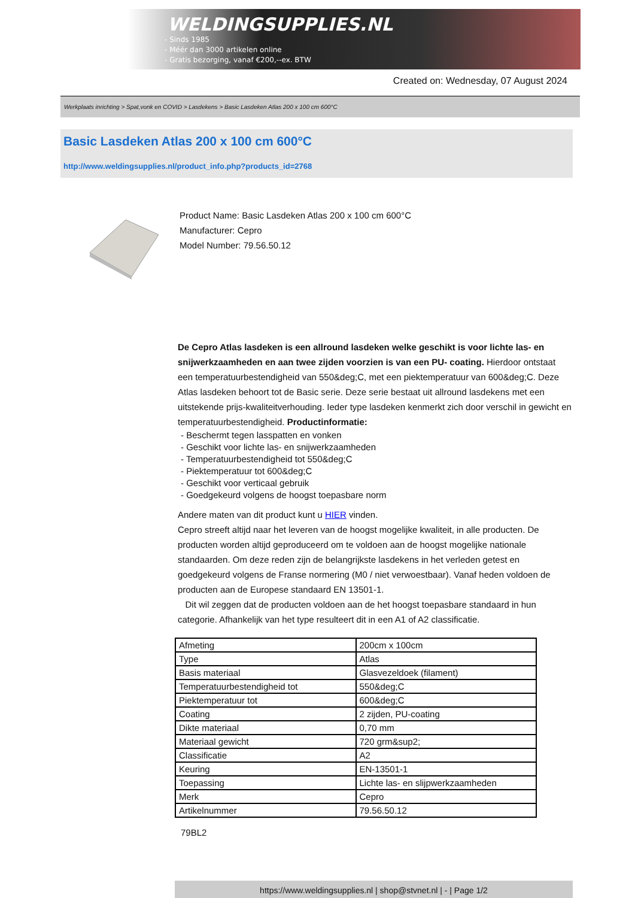WELDINGSUPPLIES.NL
- Sinds 1985
- Méér dan 3000 artikelen online
- Gratis bezorging, vanaf €200,--ex. BTW
Created on: Wednesday, 07 August 2024
Werkplaats inrichting > Spat,vonk en COVID > Lasdekens > Basic Lasdeken Atlas 200 x 100 cm 600°C
Basic Lasdeken Atlas 200 x 100 cm 600°C
http://www.weldingsupplies.nl/product_info.php?products_id=2768
Product Name: Basic Lasdeken Atlas 200 x 100 cm 600°C
Manufacturer: Cepro
Model Number: 79.56.50.12
De Cepro Atlas lasdeken is een allround lasdeken welke geschikt is voor lichte las- en snijwerkzaamheden en aan twee zijden voorzien is van een PU- coating. Hierdoor ontstaat een temperatuurbestendigheid van 550&deg;C, met een piektemperatuur van 600&deg;C. Deze Atlas lasdeken behoort tot de Basic serie. Deze serie bestaat uit allround lasdekens met een uitstekende prijs-kwaliteitverhouding. Ieder type lasdeken kenmerkt zich door verschil in gewicht en temperatuurbestendigheid. Productinformatie:
- Beschermt tegen lasspatten en vonken
- Geschikt voor lichte las- en snijwerkzaamheden
- Temperatuurbestendigheid tot 550&deg;C
- Piektemperatuur tot 600&deg;C
- Geschikt voor verticaal gebruik
- Goedgekeurd volgens de hoogst toepasbare norm
Andere maten van dit product kunt u HIER vinden.
Cepro streeft altijd naar het leveren van de hoogst mogelijke kwaliteit, in alle producten. De producten worden altijd geproduceerd om te voldoen aan de hoogst mogelijke nationale standaarden. Om deze reden zijn de belangrijkste lasdekens in het verleden getest en goedgekeurd volgens de Franse normering (M0 / niet verwoestbaar). Vanaf heden voldoen de producten aan de Europese standaard EN 13501-1.
Dit wil zeggen dat de producten voldoen aan de het hoogst toepasbare standaard in hun categorie. Afhankelijk van het type resulteert dit in een A1 of A2 classificatie.
| Afmeting | 200cm x 100cm |
| Type | Atlas |
| Basis materiaal | Glasvezeldoek (filament) |
| Temperatuurbestendigheid tot | 550&deg;C |
| Piektemperatuur tot | 600&deg;C |
| Coating | 2 zijden, PU-coating |
| Dikte materiaal | 0,70 mm |
| Materiaal gewicht | 720 grm&sup2; |
| Classificatie | A2 |
| Keuring | EN-13501-1 |
| Toepassing | Lichte las- en slijpwerkzaamheden |
| Merk | Cepro |
| Artikelnummer | 79.56.50.12 |
79BL2
https://www.weldingsupplies.nl | shop@stvnet.nl | - | Page 1/2